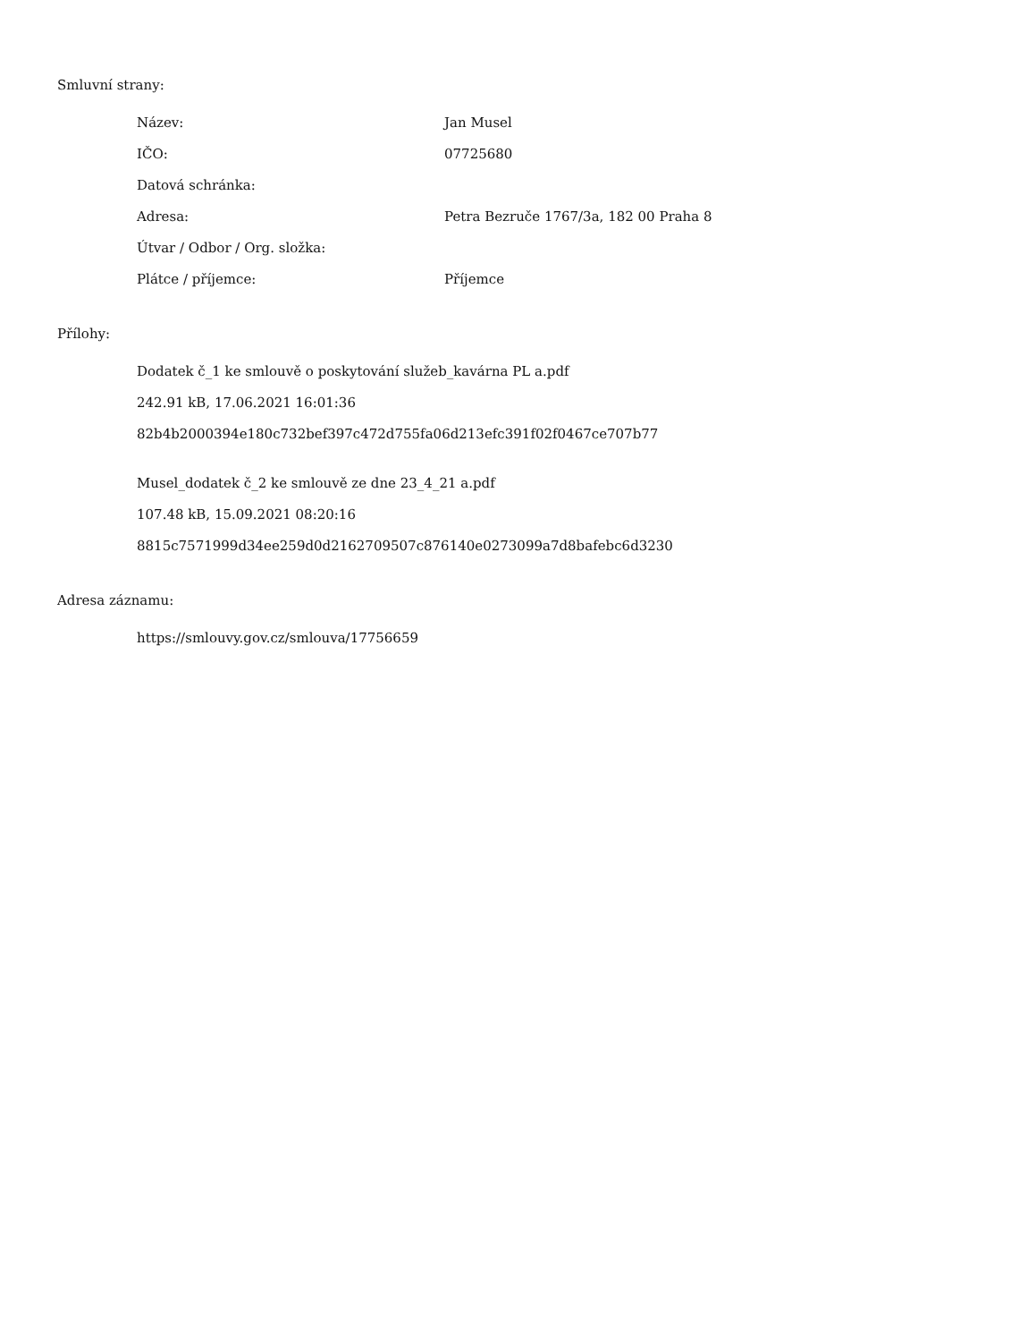Smluvní strany:
| Název: | Jan Musel |
| IČO: | 07725680 |
| Datová schránka: | |
| Adresa: | Petra Bezruče 1767/3a, 182 00 Praha 8 |
| Útvar / Odbor / Org. složka: | |
| Plátce / příjemce: | Příjemce |
Přílohy:
Dodatek č_1 ke smlouvě o poskytování služeb_kavárna PL a.pdf
242.91 kB, 17.06.2021 16:01:36
82b4b2000394e180c732bef397c472d755fa06d213efc391f02f0467ce707b77
Musel_dodatek č_2 ke smlouvě ze dne 23_4_21 a.pdf
107.48 kB, 15.09.2021 08:20:16
8815c7571999d34ee259d0d2162709507c876140e0273099a7d8bafebc6d3230
Adresa záznamu:
https://smlouvy.gov.cz/smlouva/17756659